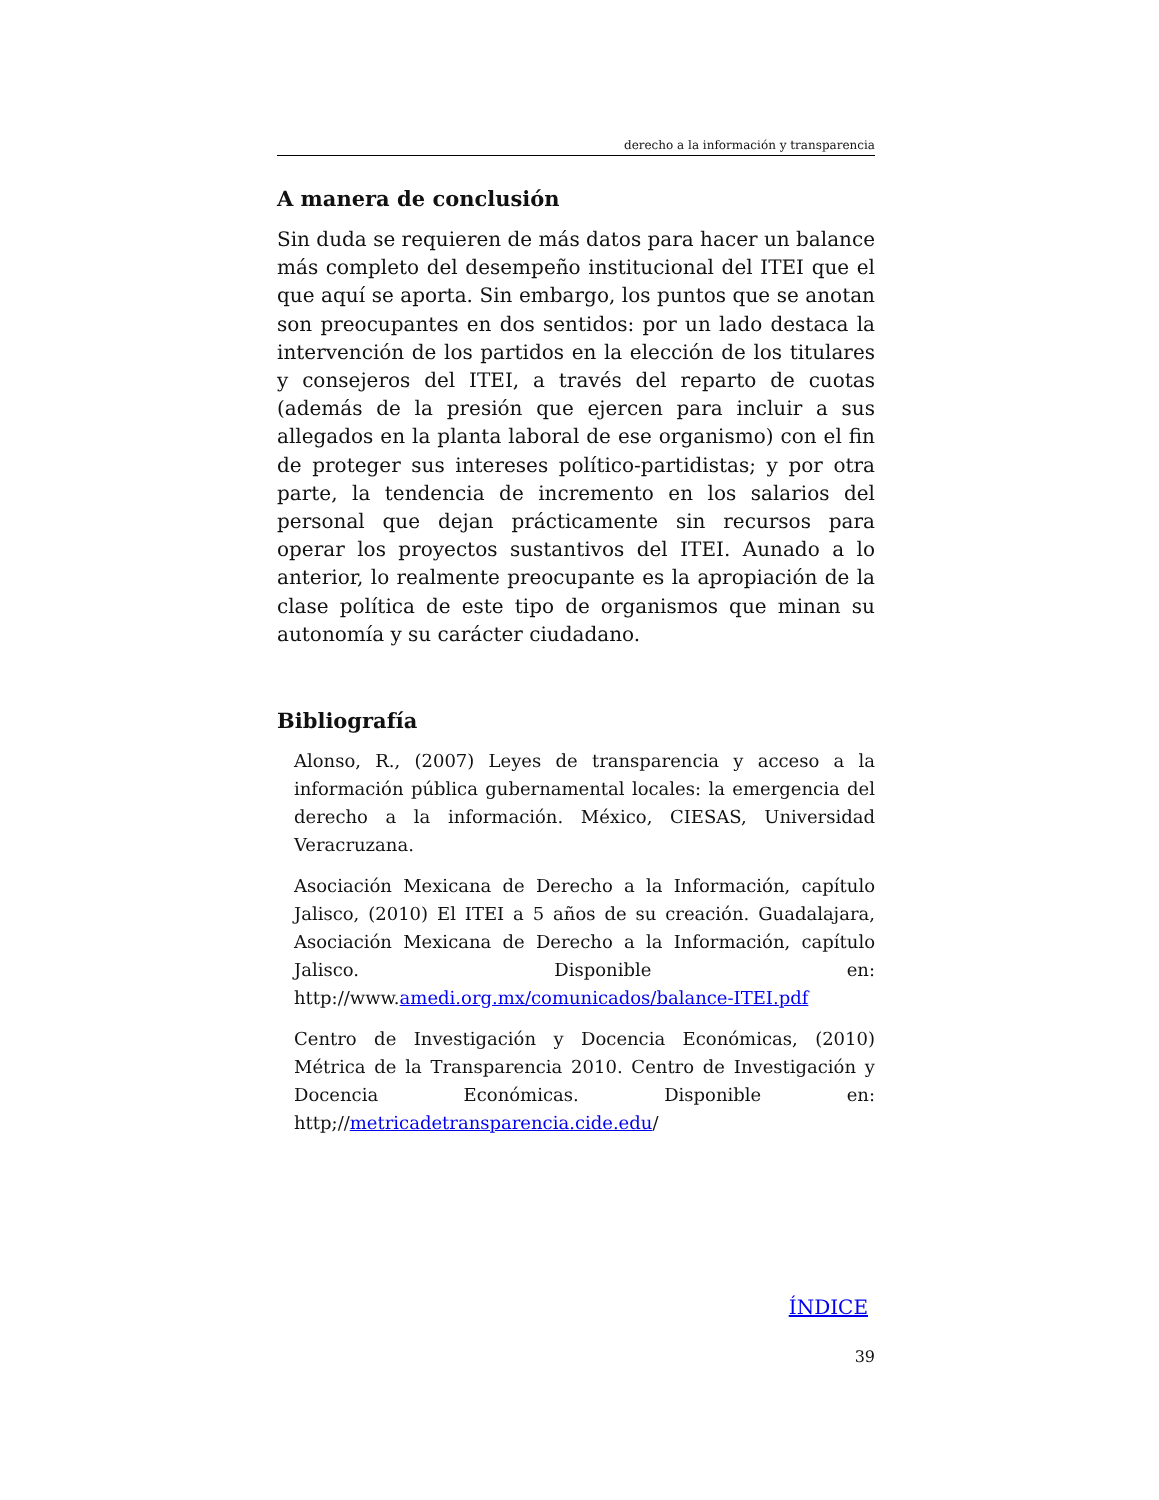derecho a la información y transparencia
A manera de conclusión
Sin duda se requieren de más datos para hacer un balance más completo del desempeño institucional del ITEI que el que aquí se aporta. Sin embargo, los puntos que se anotan son preocupantes en dos sentidos: por un lado destaca la intervención de los partidos en la elección de los titulares y consejeros del ITEI, a través del reparto de cuotas (además de la presión que ejercen para incluir a sus allegados en la planta laboral de ese organismo) con el fin de proteger sus intereses político-partidistas; y por otra parte, la tendencia de incremento en los salarios del personal que dejan prácticamente sin recursos para operar los proyectos sustantivos del ITEI. Aunado a lo anterior, lo realmente preocupante es la apropiación de la clase política de este tipo de organismos que minan su autonomía y su carácter ciudadano.
Bibliografía
Alonso, R., (2007) Leyes de transparencia y acceso a la información pública gubernamental locales: la emergencia del derecho a la información. México, CIESAS, Universidad Veracruzana.
Asociación Mexicana de Derecho a la Información, capítulo Jalisco, (2010) El ITEI a 5 años de su creación. Guadalajara, Asociación Mexicana de Derecho a la Información, capítulo Jalisco. Disponible en: http://www.amedi.org.mx/comunicados/balance-ITEI.pdf
Centro de Investigación y Docencia Económicas, (2010) Métrica de la Transparencia 2010. Centro de Investigación y Docencia Económicas. Disponible en: http;//metricadetransparencia.cide.edu/
ÍNDICE
39